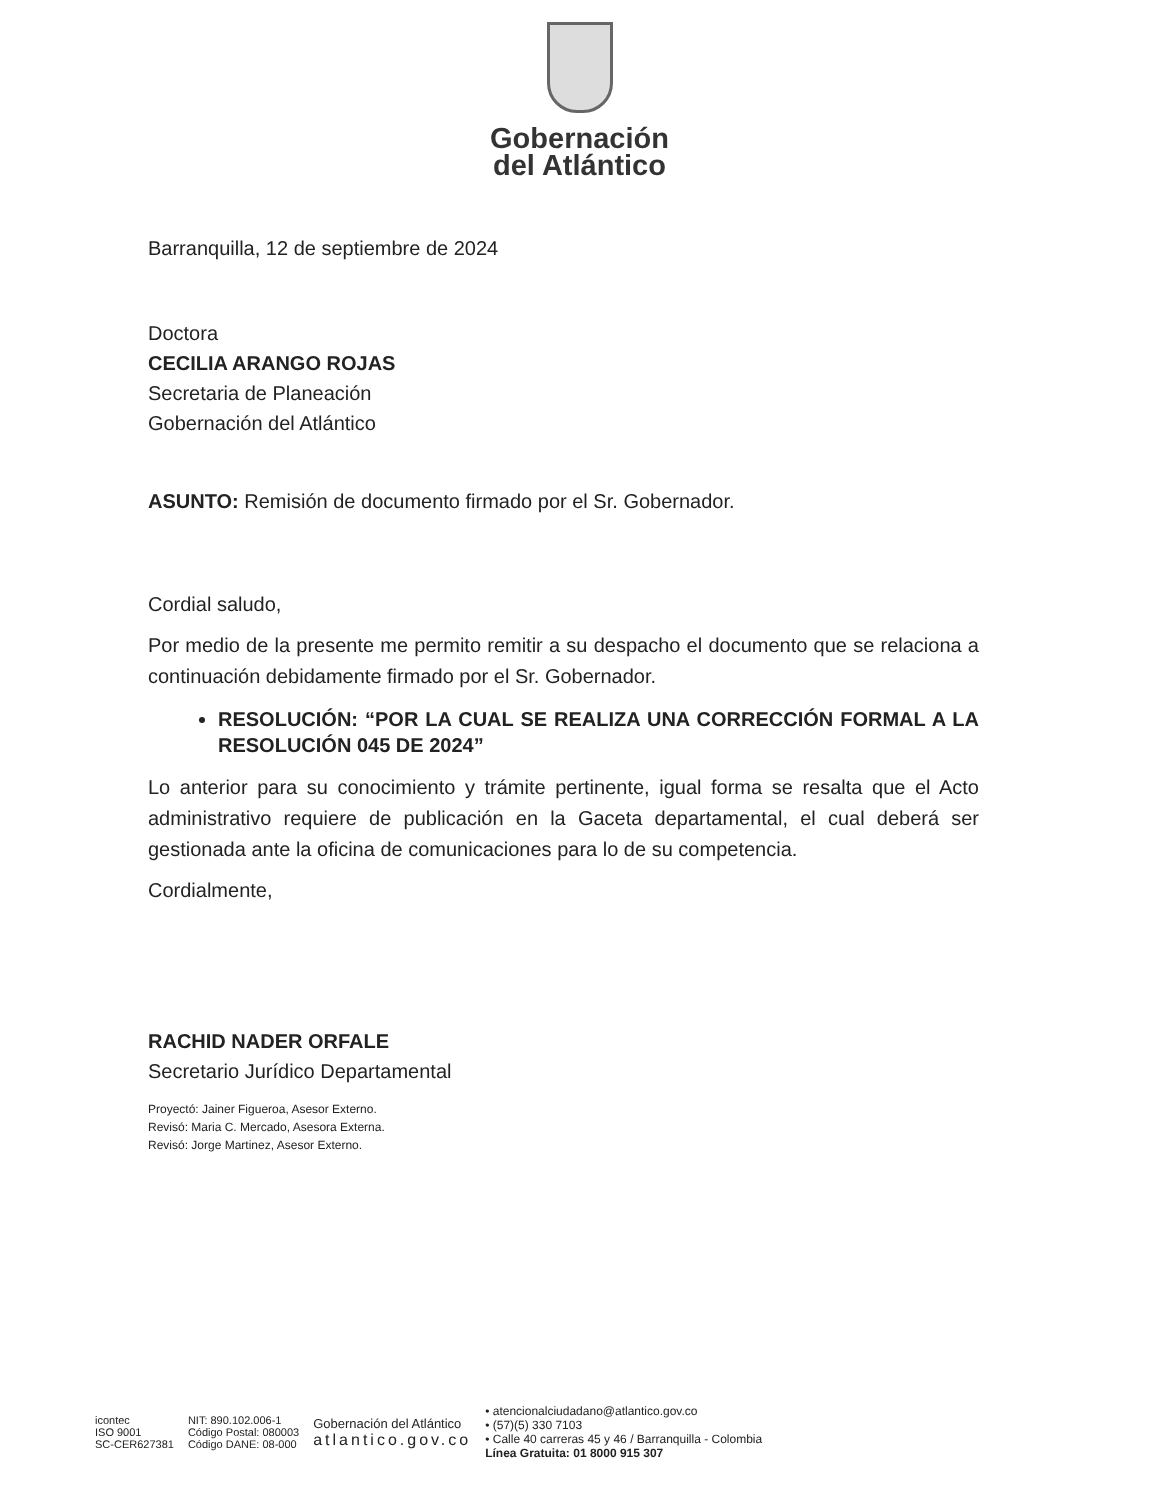Gobernación
del Atlántico
Barranquilla, 12 de septiembre de 2024
Doctora
CECILIA ARANGO ROJAS
Secretaria de Planeación
Gobernación del Atlántico
ASUNTO: Remisión de documento firmado por el Sr. Gobernador.
Cordial saludo,
Por medio de la presente me permito remitir a su despacho el documento que se relaciona a continuación debidamente firmado por el Sr. Gobernador.
RESOLUCIÓN: “POR LA CUAL SE REALIZA UNA CORRECCIÓN FORMAL A LA RESOLUCIÓN 045 DE 2024”
Lo anterior para su conocimiento y trámite pertinente, igual forma se resalta que el Acto administrativo requiere de publicación en la Gaceta departamental, el cual deberá ser gestionada ante la oficina de comunicaciones para lo de su competencia.
Cordialmente,
RACHID NADER ORFALE
Secretario Jurídico Departamental
Proyectó: Jainer Figueroa, Asesor Externo.
Revisó: Maria C. Mercado, Asesora Externa.
Revisó: Jorge Martinez, Asesor Externo.
icontec
ISO 9001
SC-CER627381
NIT: 890.102.006-1
Código Postal: 080003
Código DANE: 08-000
Gobernación del Atlántico
atlantico.gov.co
• atencionalciudadano@atlantico.gov.co
• (57)(5) 330 7103
• Calle 40 carreras 45 y 46 / Barranquilla - Colombia
Línea Gratuita: 01 8000 915 307